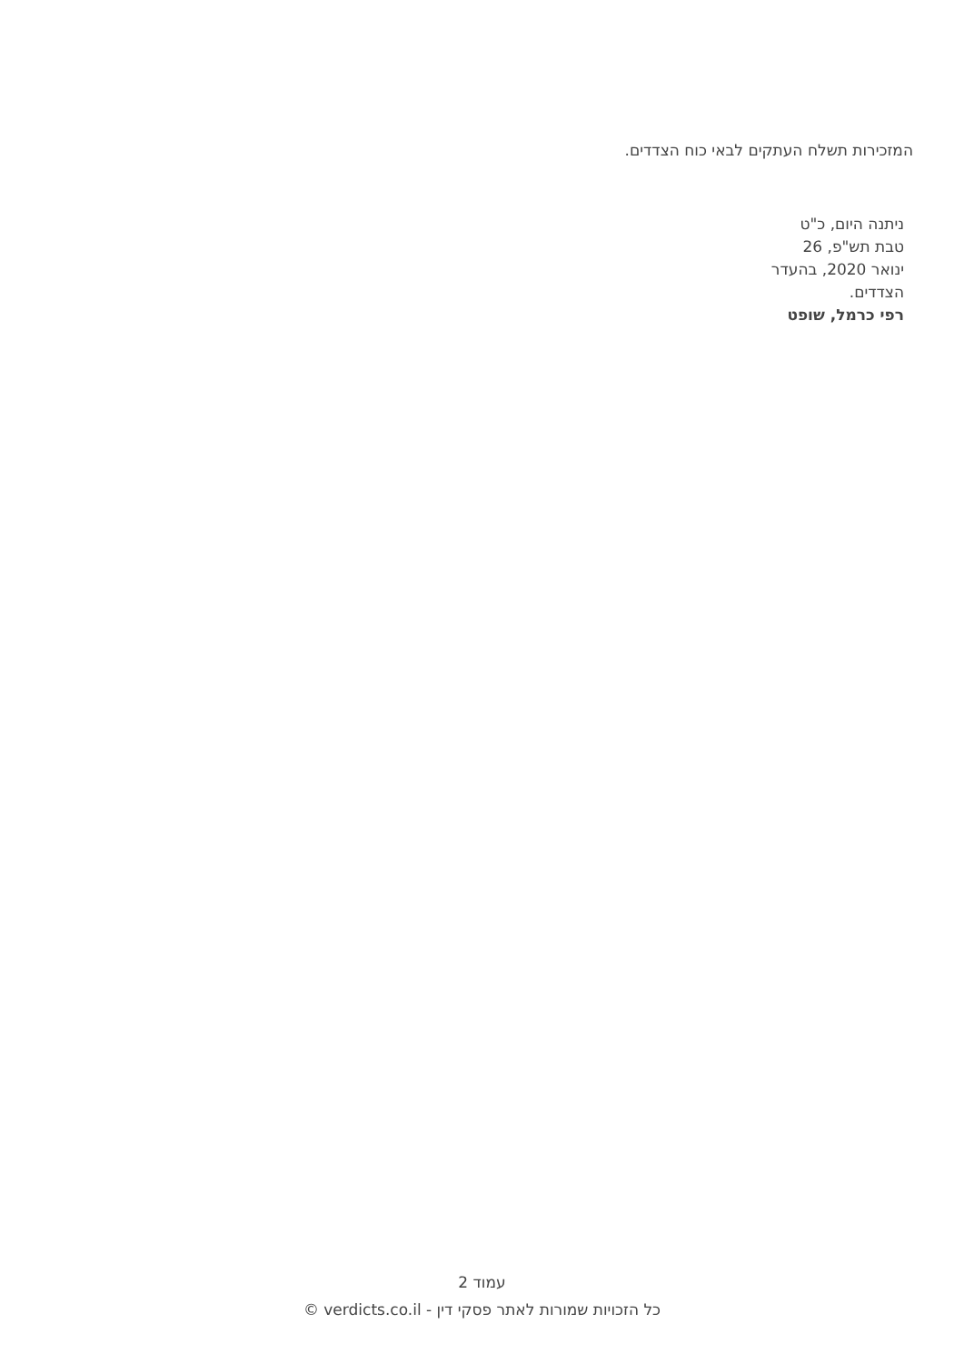המזכירות תשלח העתקים לבאי כוח הצדדים.
ניתנה היום, כ"ט טבת תש"פ, 26 ינואר 2020, בהעדר הצדדים.
רפי כרמל, שופט
עמוד 2
כל הזכויות שמורות לאתר פסקי דין - verdicts.co.il ©